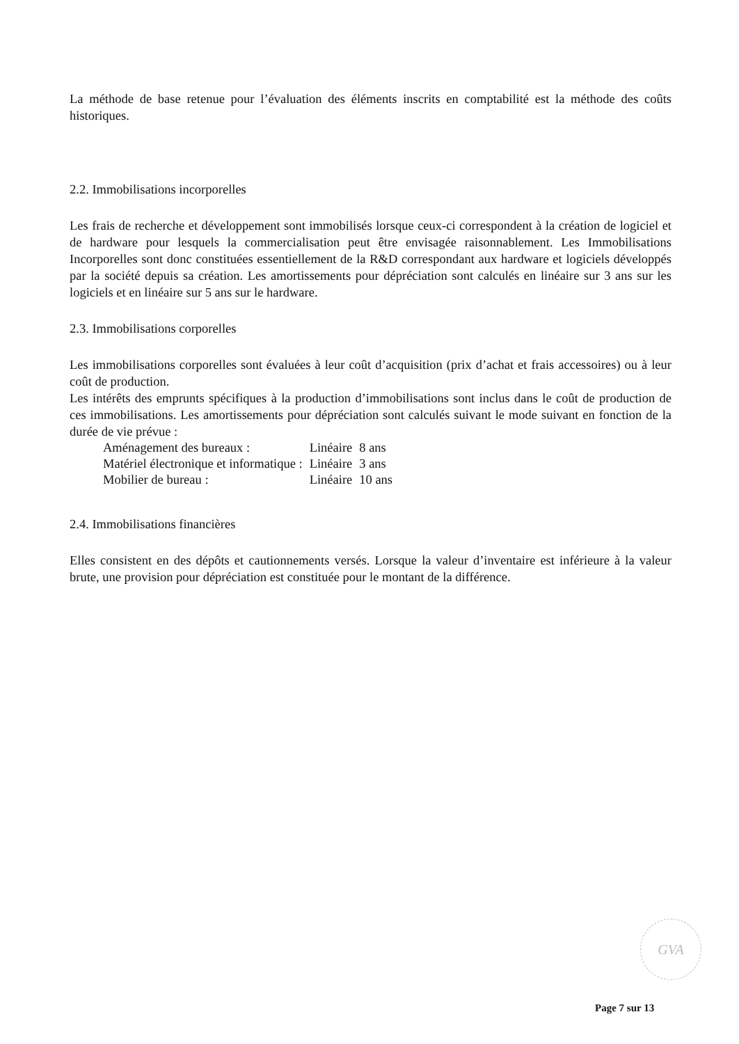La méthode de base retenue pour l’évaluation des éléments inscrits en comptabilité est la méthode des coûts historiques.
2.2. Immobilisations incorporelles
Les frais de recherche et développement sont immobilisés lorsque ceux-ci correspondent à la création de logiciel et de hardware pour lesquels la commercialisation peut être envisagée raisonnablement. Les Immobilisations Incorporelles sont donc constituées essentiellement de la R&D correspondant aux hardware et logiciels développés par la société depuis sa création. Les amortissements pour dépréciation sont calculés en linéaire sur 3 ans sur les logiciels et en linéaire sur 5 ans sur le hardware.
2.3. Immobilisations corporelles
Les immobilisations corporelles sont évaluées à leur coût d’acquisition (prix d’achat et frais accessoires) ou à leur coût de production.
Les intérêts des emprunts spécifiques à la production d’immobilisations sont inclus dans le coût de production de ces immobilisations. Les amortissements pour dépréciation sont calculés suivant le mode suivant en fonction de la durée de vie prévue :
| Aménagement des bureaux : | Linéaire | 8 ans |
| Matériel électronique et informatique : | Linéaire | 3 ans |
| Mobilier de bureau : | Linéaire | 10 ans |
2.4. Immobilisations financières
Elles consistent en des dépôts et cautionnements versés. Lorsque la valeur d’inventaire est inférieure à la valeur brute, une provision pour dépréciation est constituée pour le montant de la différence.
GVA
Page 7 sur 13